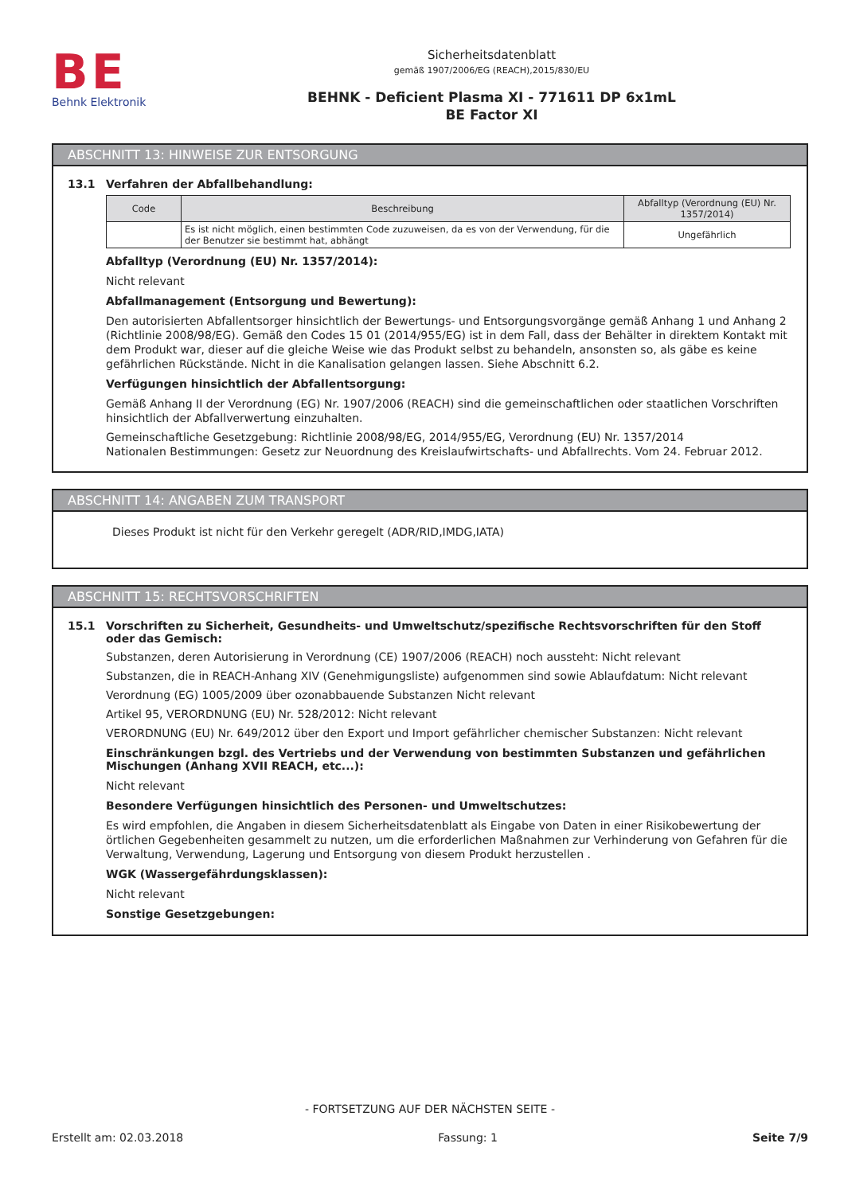BE
Behnk Elektronik
Sicherheitsdatenblatt
gemäß 1907/2006/EG (REACH),2015/830/EU
BEHNK - Deficient Plasma XI - 771611 DP 6x1mL
BE Factor XI
ABSCHNITT 13: HINWEISE ZUR ENTSORGUNG
13.1 Verfahren der Abfallbehandlung:
| Code | Beschreibung | Abfalltyp (Verordnung (EU) Nr. 1357/2014) |
| --- | --- | --- |
| | Es ist nicht möglich, einen bestimmten Code zuzuweisen, da es von der Verwendung, für die der Benutzer sie bestimmt hat, abhängt | Ungefährlich |
Abfalltyp (Verordnung (EU) Nr. 1357/2014):
Nicht relevant
Abfallmanagement (Entsorgung und Bewertung):
Den autorisierten Abfallentsorger hinsichtlich der Bewertungs- und Entsorgungsvorgänge gemäß Anhang 1 und Anhang 2 (Richtlinie 2008/98/EG). Gemäß den Codes 15 01 (2014/955/EG) ist in dem Fall, dass der Behälter in direktem Kontakt mit dem Produkt war, dieser auf die gleiche Weise wie das Produkt selbst zu behandeln, ansonsten so, als gäbe es keine gefährlichen Rückstände. Nicht in die Kanalisation gelangen lassen. Siehe Abschnitt 6.2.
Verfügungen hinsichtlich der Abfallentsorgung:
Gemäß Anhang II der Verordnung (EG) Nr. 1907/2006 (REACH) sind die gemeinschaftlichen oder staatlichen Vorschriften hinsichtlich der Abfallverwertung einzuhalten.
Gemeinschaftliche Gesetzgebung: Richtlinie 2008/98/EG, 2014/955/EG, Verordnung (EU) Nr. 1357/2014
Nationalen Bestimmungen: Gesetz zur Neuordnung des Kreislaufwirtschafts- und Abfallrechts. Vom 24. Februar 2012.
ABSCHNITT 14: ANGABEN ZUM TRANSPORT
Dieses Produkt ist nicht für den Verkehr geregelt (ADR/RID,IMDG,IATA)
ABSCHNITT 15: RECHTSVORSCHRIFTEN
15.1 Vorschriften zu Sicherheit, Gesundheits- und Umweltschutz/spezifische Rechtsvorschriften für den Stoff oder das Gemisch:
Substanzen, deren Autorisierung in Verordnung (CE) 1907/2006 (REACH) noch aussteht: Nicht relevant
Substanzen, die in REACH-Anhang XIV (Genehmigungsliste) aufgenommen sind sowie Ablaufdatum: Nicht relevant
Verordnung (EG) 1005/2009 über ozonabbauende Substanzen Nicht relevant
Artikel 95, VERORDNUNG (EU) Nr. 528/2012: Nicht relevant
VERORDNUNG (EU) Nr. 649/2012 über den Export und Import gefährlicher chemischer Substanzen: Nicht relevant
Einschränkungen bzgl. des Vertriebs und der Verwendung von bestimmten Substanzen und gefährlichen Mischungen (Anhang XVII REACH, etc...):
Nicht relevant
Besondere Verfügungen hinsichtlich des Personen- und Umweltschutzes:
Es wird empfohlen, die Angaben in diesem Sicherheitsdatenblatt als Eingabe von Daten in einer Risikobewertung der örtlichen Gegebenheiten gesammelt zu nutzen, um die erforderlichen Maßnahmen zur Verhinderung von Gefahren für die Verwaltung, Verwendung, Lagerung und Entsorgung von diesem Produkt herzustellen .
WGK (Wassergefährdungsklassen):
Nicht relevant
Sonstige Gesetzgebungen:
- FORTSETZUNG AUF DER NÄCHSTEN SEITE -
Erstellt am: 02.03.2018 Fassung: 1 Seite 7/9